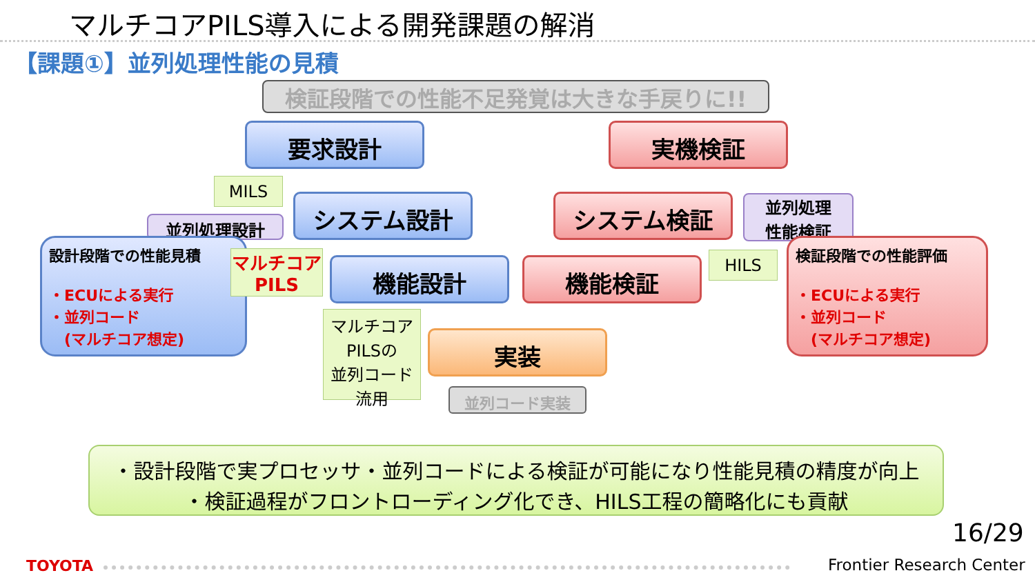マルチコアPILS導入による開発課題の解消
【課題①】並列処理性能の見積
検証段階での性能不足発覚は大きな手戻りに!!
要求設計 実機検証
MILS
システム設計 システム検証
並列処理設計
並列処理
性能検証
設計段階での性能見積
・ECUによる実行
・並列コード
　(マルチコア想定)
マルチコア
PILS
機能設計 機能検証 HILS
検証段階での性能評価
・ECUによる実行
・並列コード
　(マルチコア想定)
マルチコア
PILSの
並列コード
流用
実装
並列コード実装
・設計段階で実プロセッサ・並列コードによる検証が可能になり性能見積の精度が向上
・検証過程がフロントローディング化でき、HILS工程の簡略化にも貢献
16/29
TOYOTA Frontier Research Center